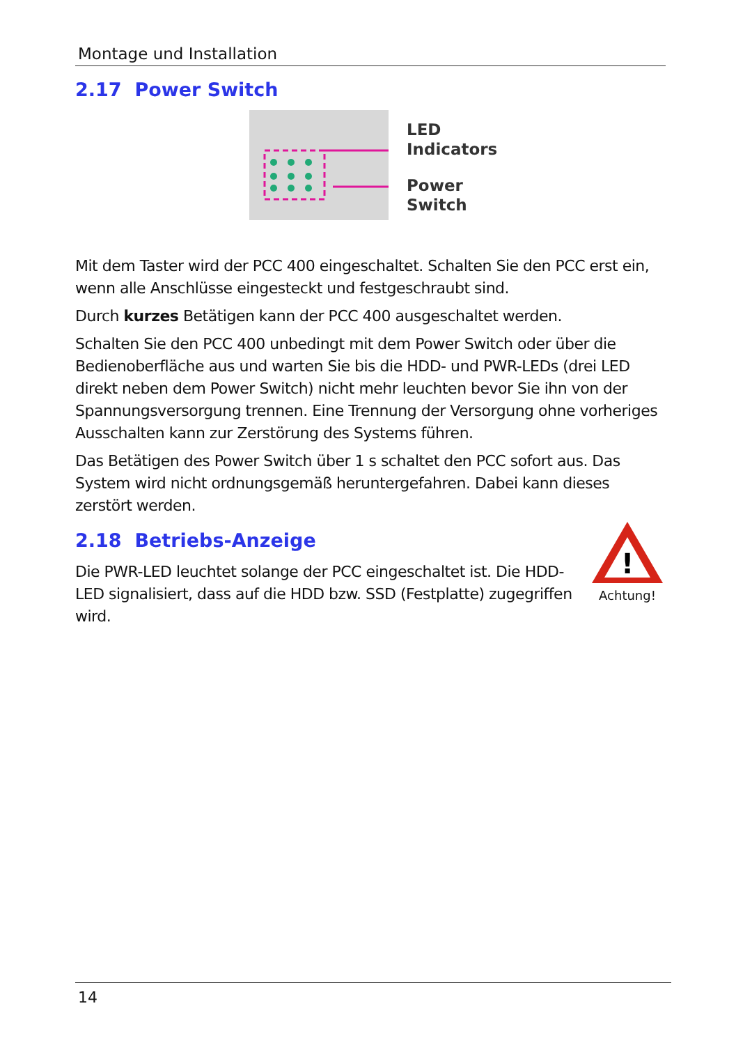Montage und Installation
2.17 Power Switch
LED
Indicators
Power
Switch
Mit dem Taster wird der PCC 400 eingeschaltet. Schalten Sie den PCC erst ein, wenn alle Anschlüsse eingesteckt und festgeschraubt sind.
Durch kurzes Betätigen kann der PCC 400 ausgeschaltet werden.
Schalten Sie den PCC 400 unbedingt mit dem Power Switch oder über die Bedienoberfläche aus und warten Sie bis die HDD- und PWR-LEDs (drei LED direkt neben dem Power Switch) nicht mehr leuchten bevor Sie ihn von der Spannungsversorgung trennen. Eine Trennung der Versorgung ohne vorheriges Ausschalten kann zur Zerstörung des Systems führen.
Das Betätigen des Power Switch über 1 s schaltet den PCC sofort aus. Das System wird nicht ordnungsgemäß heruntergefahren. Dabei kann dieses zerstört werden.
2.18 Betriebs-Anzeige
!
Achtung!
Die PWR-LED leuchtet solange der PCC eingeschaltet ist. Die HDD-LED signalisiert, dass auf die HDD bzw. SSD (Festplatte) zugegriffen wird.
14